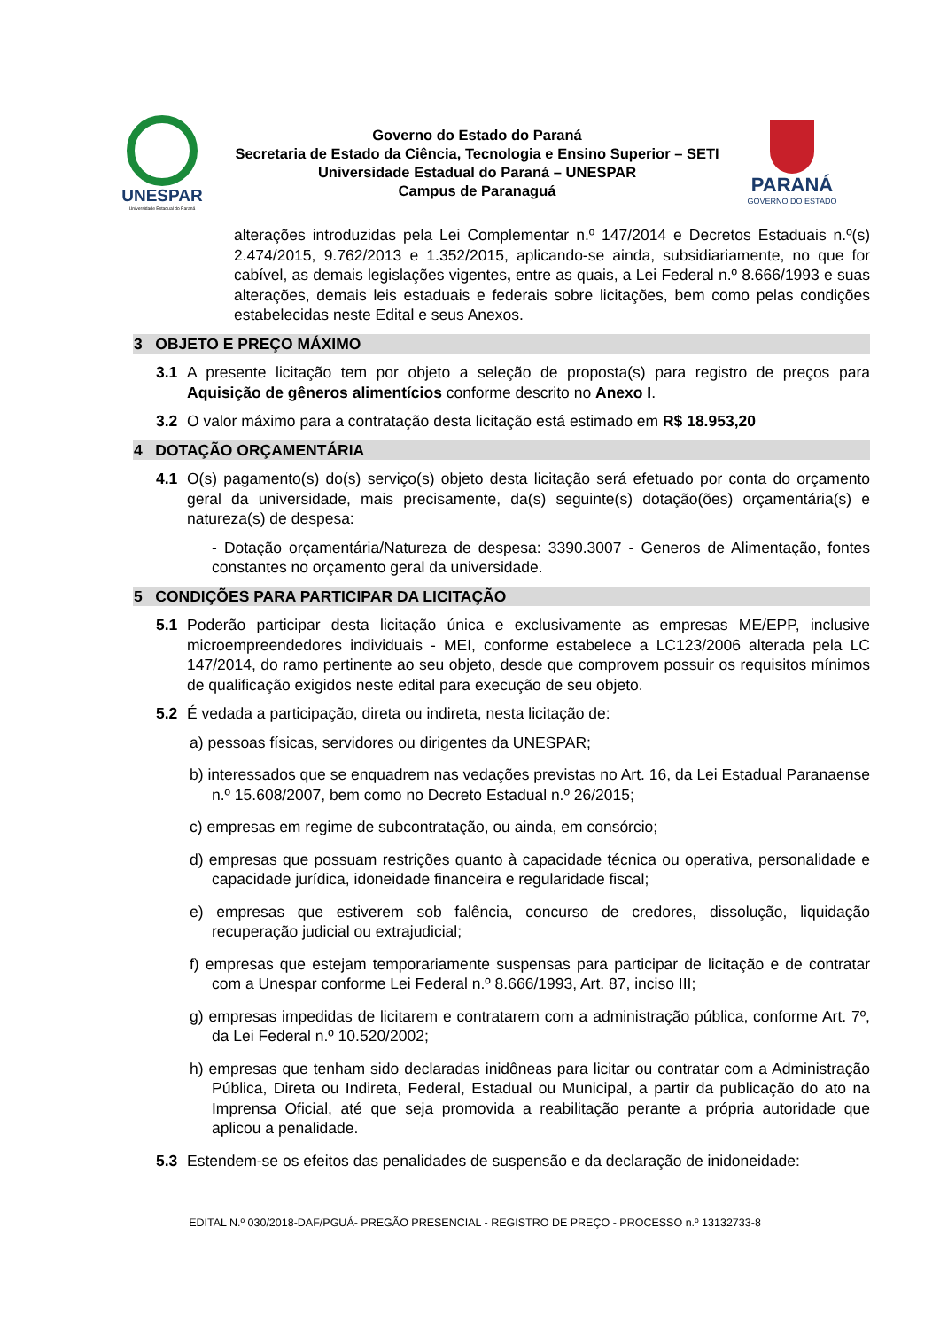UNESPAR
Universidade Estadual do Paraná
Governo do Estado do Paraná
Secretaria de Estado da Ciência, Tecnologia e Ensino Superior – SETI
Universidade Estadual do Paraná – UNESPAR
Campus de Paranaguá
PARANÁ
GOVERNO DO ESTADO
alterações introduzidas pela Lei Complementar n.º 147/2014 e Decretos Estaduais n.º(s) 2.474/2015, 9.762/2013 e 1.352/2015, aplicando-se ainda, subsidiariamente, no que for cabível, as demais legislações vigentes, entre as quais, a Lei Federal n.º 8.666/1993 e suas alterações, demais leis estaduais e federais sobre licitações, bem como pelas condições estabelecidas neste Edital e seus Anexos.
3 OBJETO E PREÇO MÁXIMO
3.1 A presente licitação tem por objeto a seleção de proposta(s) para registro de preços para Aquisição de gêneros alimentícios conforme descrito no Anexo I.
3.2 O valor máximo para a contratação desta licitação está estimado em R$ 18.953,20
4 DOTAÇÃO ORÇAMENTÁRIA
4.1 O(s) pagamento(s) do(s) serviço(s) objeto desta licitação será efetuado por conta do orçamento geral da universidade, mais precisamente, da(s) seguinte(s) dotação(ões) orçamentária(s) e natureza(s) de despesa:
- Dotação orçamentária/Natureza de despesa: 3390.3007 - Generos de Alimentação, fontes constantes no orçamento geral da universidade.
5 CONDIÇÕES PARA PARTICIPAR DA LICITAÇÃO
5.1 Poderão participar desta licitação única e exclusivamente as empresas ME/EPP, inclusive microempreendedores individuais - MEI, conforme estabelece a LC123/2006 alterada pela LC 147/2014, do ramo pertinente ao seu objeto, desde que comprovem possuir os requisitos mínimos de qualificação exigidos neste edital para execução de seu objeto.
5.2 É vedada a participação, direta ou indireta, nesta licitação de:
a) pessoas físicas, servidores ou dirigentes da UNESPAR;
b) interessados que se enquadrem nas vedações previstas no Art. 16, da Lei Estadual Paranaense n.º 15.608/2007, bem como no Decreto Estadual n.º 26/2015;
c) empresas em regime de subcontratação, ou ainda, em consórcio;
d) empresas que possuam restrições quanto à capacidade técnica ou operativa, personalidade e capacidade jurídica, idoneidade financeira e regularidade fiscal;
e) empresas que estiverem sob falência, concurso de credores, dissolução, liquidação recuperação judicial ou extrajudicial;
f) empresas que estejam temporariamente suspensas para participar de licitação e de contratar com a Unespar conforme Lei Federal n.º 8.666/1993, Art. 87, inciso III;
g) empresas impedidas de licitarem e contratarem com a administração pública, conforme Art. 7º, da Lei Federal n.º 10.520/2002;
h) empresas que tenham sido declaradas inidôneas para licitar ou contratar com a Administração Pública, Direta ou Indireta, Federal, Estadual ou Municipal, a partir da publicação do ato na Imprensa Oficial, até que seja promovida a reabilitação perante a própria autoridade que aplicou a penalidade.
5.3 Estendem-se os efeitos das penalidades de suspensão e da declaração de inidoneidade:
EDITAL N.º 030/2018-DAF/PGUÁ- PREGÃO PRESENCIAL - REGISTRO DE PREÇO - PROCESSO n.º 13132733-8